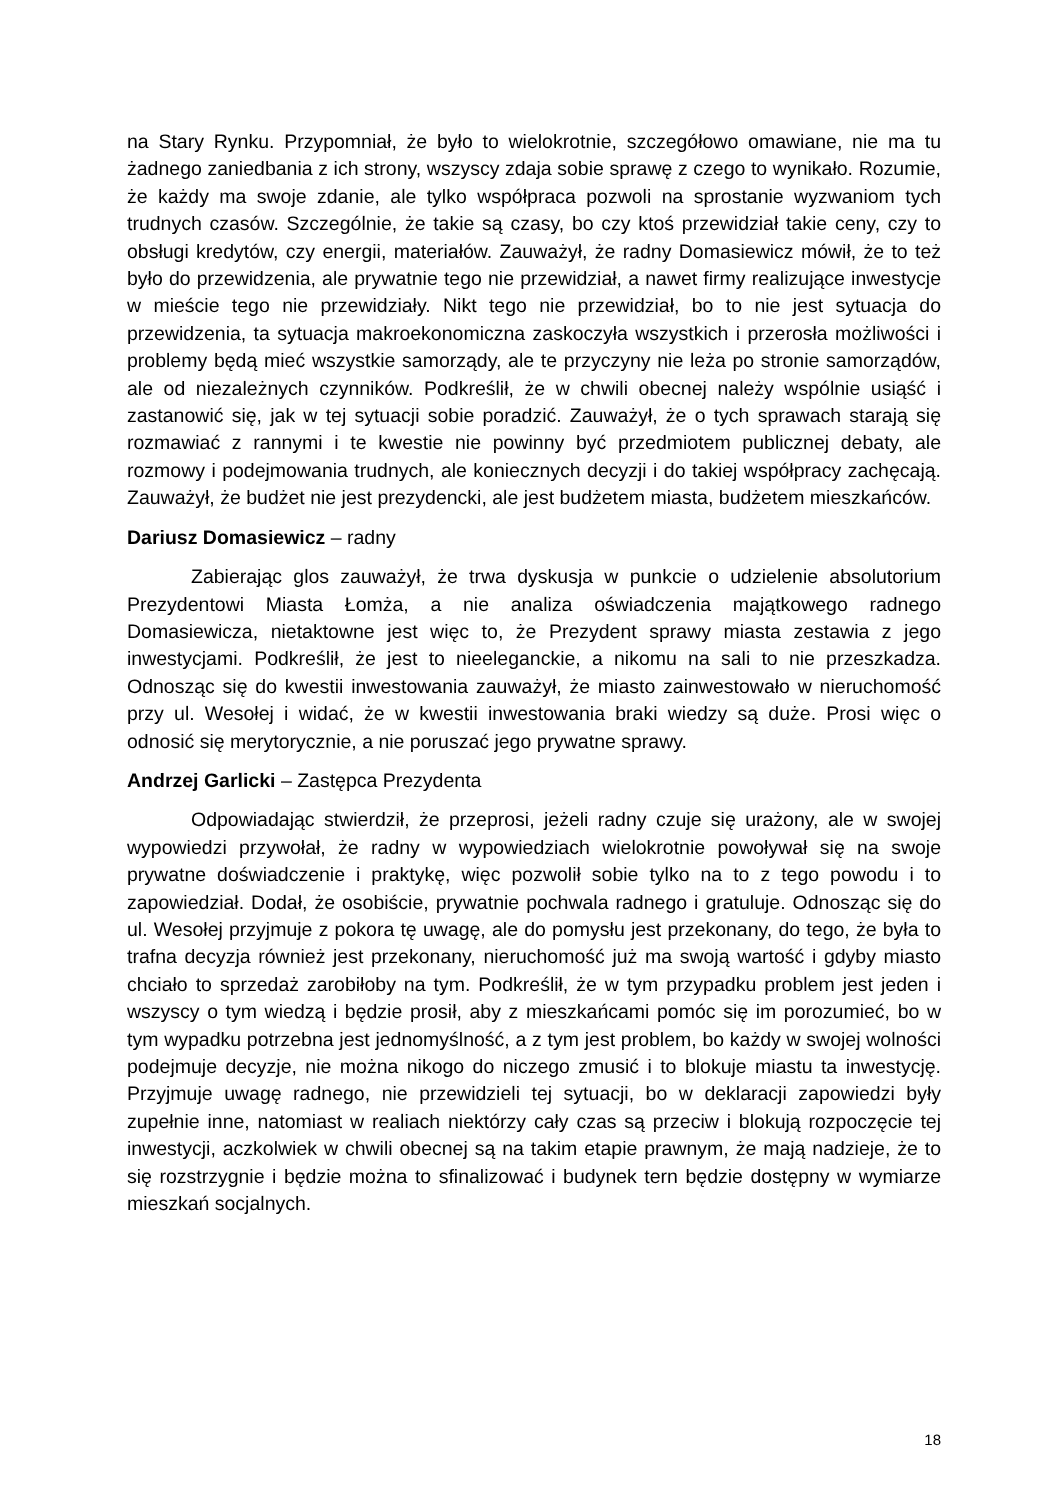na Stary Rynku. Przypomniał, że było to wielokrotnie, szczegółowo omawiane, nie ma tu żadnego zaniedbania z ich strony, wszyscy zdaja sobie sprawę z czego to wynikało. Rozumie, że każdy ma swoje zdanie, ale tylko współpraca pozwoli na sprostanie wyzwaniom tych trudnych czasów. Szczególnie, że takie są czasy, bo czy ktoś przewidział takie ceny, czy to obsługi kredytów, czy energii, materiałów. Zauważył, że radny Domasiewicz mówił, że to też było do przewidzenia, ale prywatnie tego nie przewidział, a nawet firmy realizujące inwestycje w mieście tego nie przewidziały. Nikt tego nie przewidział, bo to nie jest sytuacja do przewidzenia, ta sytuacja makroekonomiczna zaskoczyła wszystkich i przerosła możliwości i problemy będą mieć wszystkie samorządy, ale te przyczyny nie leża po stronie samorządów, ale od niezależnych czynników. Podkreślił, że w chwili obecnej należy wspólnie usiąść i zastanowić się, jak w tej sytuacji sobie poradzić. Zauważył, że o tych sprawach starają się rozmawiać z rannymi i te kwestie nie powinny być przedmiotem publicznej debaty, ale rozmowy i podejmowania trudnych, ale koniecznych decyzji i do takiej współpracy zachęcają. Zauważył, że budżet nie jest prezydencki, ale jest budżetem miasta, budżetem mieszkańców.
Dariusz Domasiewicz – radny
Zabierając glos zauważył, że trwa dyskusja w punkcie o udzielenie absolutorium Prezydentowi Miasta Łomża, a nie analiza oświadczenia majątkowego radnego Domasiewicza, nietaktowne jest więc to, że Prezydent sprawy miasta zestawia z jego inwestycjami. Podkreślił, że jest to nieeleganckie, a nikomu na sali to nie przeszkadza. Odnosząc się do kwestii inwestowania zauważył, że miasto zainwestowało w nieruchomość przy ul. Wesołej i widać, że w kwestii inwestowania braki wiedzy są duże. Prosi więc o odnosić się merytorycznie, a nie poruszać jego prywatne sprawy.
Andrzej Garlicki – Zastępca Prezydenta
Odpowiadając stwierdził, że przeprosi, jeżeli radny czuje się urażony, ale w swojej wypowiedzi przywołał, że radny w wypowiedziach wielokrotnie powoływał się na swoje prywatne doświadczenie i praktykę, więc pozwolił sobie tylko na to z tego powodu i to zapowiedział. Dodał, że osobiście, prywatnie pochwala radnego i gratuluje. Odnosząc się do ul. Wesołej przyjmuje z pokora tę uwagę, ale do pomysłu jest przekonany, do tego, że była to trafna decyzja również jest przekonany, nieruchomość już ma swoją wartość i gdyby miasto chciało to sprzedaż zarobiłoby na tym. Podkreślił, że w tym przypadku problem jest jeden i wszyscy o tym wiedzą i będzie prosił, aby z mieszkańcami pomóc się im porozumieć, bo w tym wypadku potrzebna jest jednomyślność, a z tym jest problem, bo każdy w swojej wolności podejmuje decyzje, nie można nikogo do niczego zmusić i to blokuje miastu ta inwestycję. Przyjmuje uwagę radnego, nie przewidzieli tej sytuacji, bo w deklaracji zapowiedzi były zupełnie inne, natomiast w realiach niektórzy cały czas są przeciw i blokują rozpoczęcie tej inwestycji, aczkolwiek w chwili obecnej są na takim etapie prawnym, że mają nadzieje, że to się rozstrzygnie i będzie można to sfinalizować i budynek tern będzie dostępny w wymiarze mieszkań socjalnych.
18